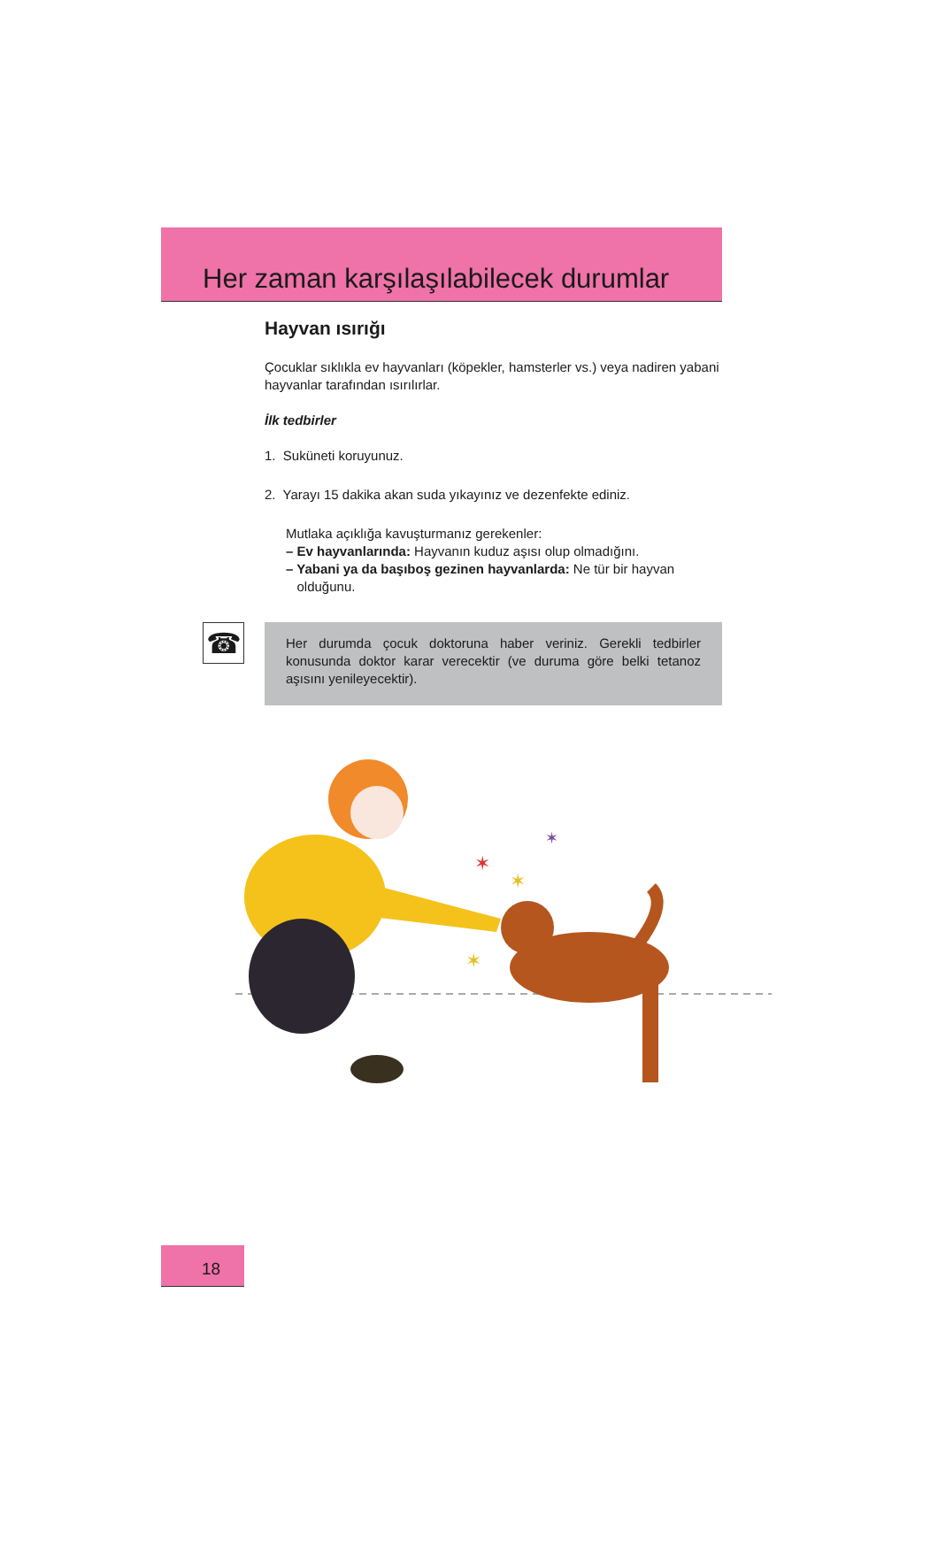Her zaman karşılaşılabilecek durumlar
Hayvan ısırığı
Çocuklar sıklıkla ev hayvanları (köpekler, hamsterler vs.) veya nadiren yabani hayvanlar tarafından ısırılırlar.
İlk tedbirler
1. Suküneti koruyunuz.
2. Yarayı 15 dakika akan suda yıkayınız ve dezenfekte ediniz.
Mutlaka açıklığa kavuşturmanız gerekenler:
– Ev hayvanlarında: Hayvanın kuduz aşısı olup olmadığını.
– Yabani ya da başıboş gezinen hayvanlarda: Ne tür bir hayvan
olduğunu.
☎
Her durumda çocuk doktoruna haber veriniz. Gerekli tedbirler konusunda doktor karar verecektir (ve duruma göre belki tetanoz aşısını yenileyecektir).
✶
✶
✶
✶
18